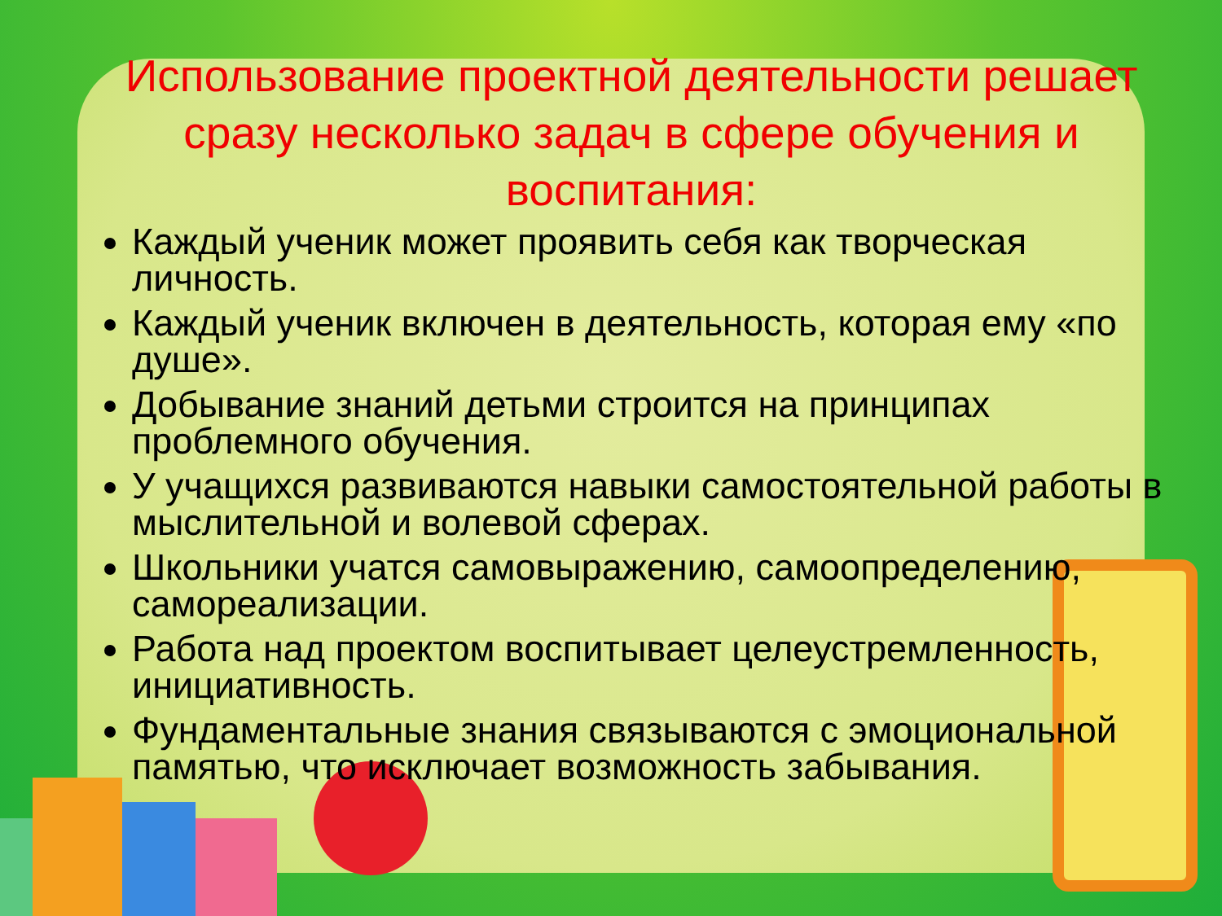Использование проектной деятельности решает сразу несколько задач в сфере обучения и воспитания:
Каждый ученик может проявить себя как творческая личность.
Каждый ученик включен в деятельность, которая ему «по душе».
Добывание знаний детьми строится на принципах проблемного обучения.
У учащихся развиваются навыки самостоятельной работы в мыслительной и волевой сферах.
Школьники учатся самовыражению, самоопределению, самореализации.
Работа над проектом воспитывает целеустремленность, инициативность.
Фундаментальные знания связываются с эмоциональной памятью, что исключает возможность забывания.